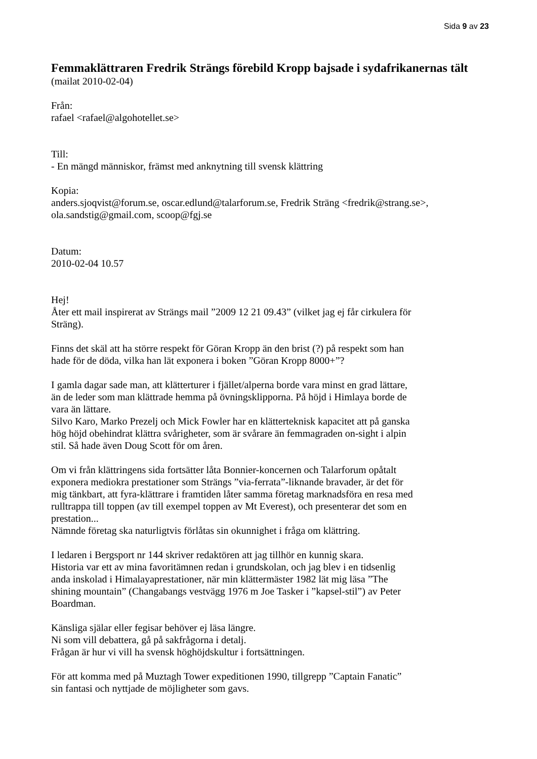Sida 9 av 23
Femmaklättraren Fredrik Strängs förebild Kropp bajsade i sydafrikanernas tält
(mailat 2010-02-04)
Från:
rafael <rafael@algohotellet.se>
Till:
- En mängd människor, främst med anknytning till svensk klättring
Kopia:
anders.sjoqvist@forum.se, oscar.edlund@talarforum.se, Fredrik Sträng <fredrik@strang.se>, ola.sandstig@gmail.com, scoop@fgj.se
Datum:
2010-02-04 10.57
Hej!
Åter ett mail inspirerat av Strängs mail ”2009 12 21 09.43” (vilket jag ej får cirkulera för Sträng).
Finns det skäl att ha större respekt för Göran Kropp än den brist (?) på respekt som han hade för de döda, vilka han lät exponera i boken ”Göran Kropp 8000+”?
I gamla dagar sade man, att klätterturer i fjället/alperna borde vara minst en grad lättare, än de leder som man klättrade hemma på övningsklipporna. På höjd i Himlaya borde de vara än lättare.
Silvo Karo, Marko Prezelj och Mick Fowler har en klätterteknisk kapacitet att på ganska hög höjd obehindrat klättra svårigheter, som är svårare än femmagraden on-sight i alpin stil. Så hade även Doug Scott för om åren.
Om vi från klättringens sida fortsätter låta Bonnier-koncernen och Talarforum opåtalt exponera mediokra prestationer som Strängs ”via-ferrata”-liknande bravader, är det för mig tänkbart, att fyra-klättrare i framtiden låter samma företag marknadsföra en resa med rulltrappa till toppen (av till exempel toppen av Mt Everest), och presenterar det som en prestation...
Nämnde företag ska naturligtvis förlåtas sin okunnighet i fråga om klättring.
I ledaren i Bergsport nr 144 skriver redaktören att jag tillhör en kunnig skara.
Historia var ett av mina favoritämnen redan i grundskolan, och jag blev i en tidsenlig anda inskolad i Himalayaprestationer, när min klättermäster 1982 lät mig läsa ”The shining mountain” (Changabangs vestvägg 1976 m Joe Tasker i ”kapsel-stil”) av Peter Boardman.
Känsliga själar eller fegisar behöver ej läsa längre.
Ni som vill debattera, gå på sakfrågorna i detalj.
Frågan är hur vi vill ha svensk höghöjdskultur i fortsättningen.
För att komma med på Muztagh Tower expeditionen 1990, tillgrepp ”Captain Fanatic” sin fantasi och nyttjade de möjligheter som gavs.